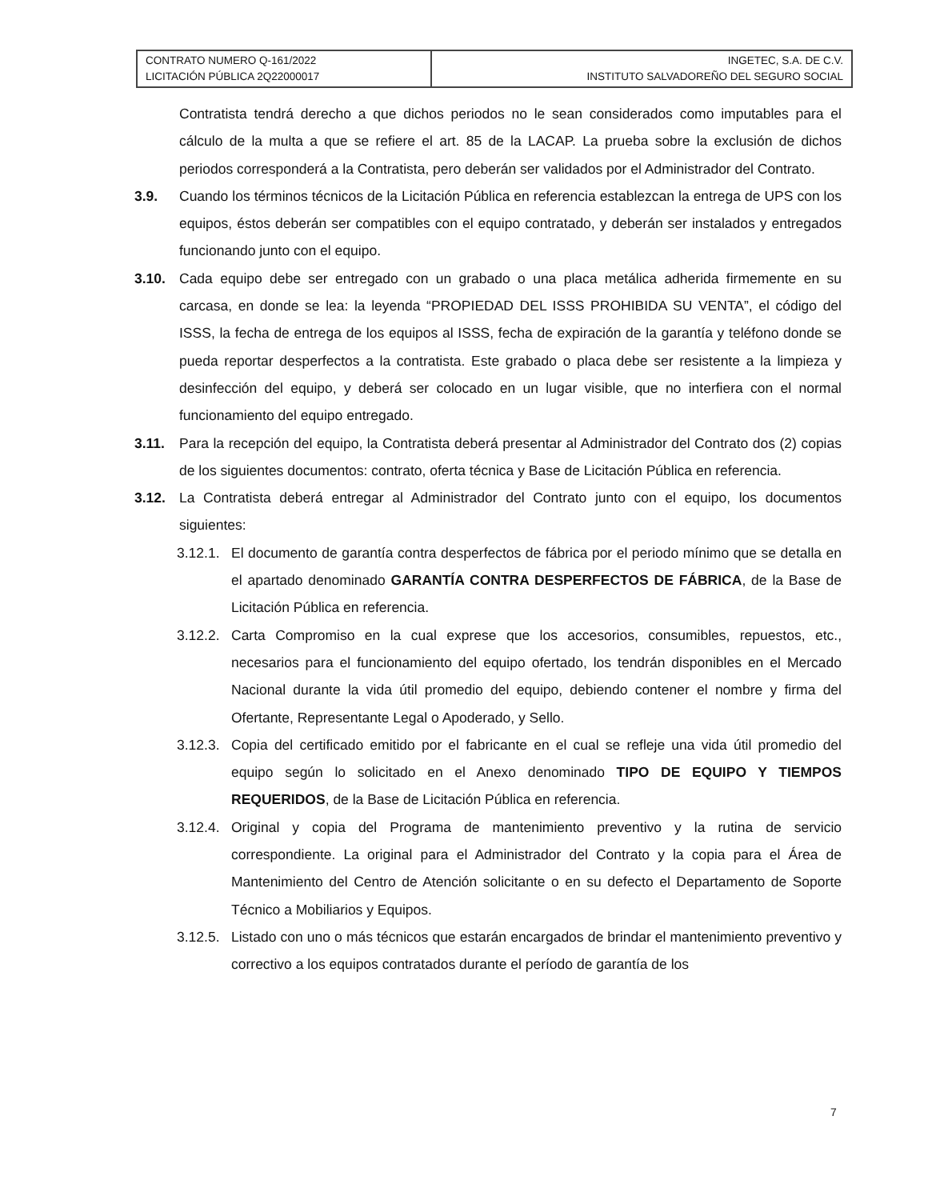| CONTRATO NUMERO Q-161/2022 LICITACIÓN PÚBLICA 2Q22000017 | INGETEC, S.A. DE C.V. INSTITUTO SALVADOREÑO DEL SEGURO SOCIAL |
Contratista tendrá derecho a que dichos periodos no le sean considerados como imputables para el cálculo de la multa a que se refiere el art. 85 de la LACAP. La prueba sobre la exclusión de dichos periodos corresponderá a la Contratista, pero deberán ser validados por el Administrador del Contrato.
3.9. Cuando los términos técnicos de la Licitación Pública en referencia establezcan la entrega de UPS con los equipos, éstos deberán ser compatibles con el equipo contratado, y deberán ser instalados y entregados funcionando junto con el equipo.
3.10. Cada equipo debe ser entregado con un grabado o una placa metálica adherida firmemente en su carcasa, en donde se lea: la leyenda “PROPIEDAD DEL ISSS PROHIBIDA SU VENTA”, el código del ISSS, la fecha de entrega de los equipos al ISSS, fecha de expiración de la garantía y teléfono donde se pueda reportar desperfectos a la contratista. Este grabado o placa debe ser resistente a la limpieza y desinfección del equipo, y deberá ser colocado en un lugar visible, que no interfiera con el normal funcionamiento del equipo entregado.
3.11. Para la recepción del equipo, la Contratista deberá presentar al Administrador del Contrato dos (2) copias de los siguientes documentos: contrato, oferta técnica y Base de Licitación Pública en referencia.
3.12. La Contratista deberá entregar al Administrador del Contrato junto con el equipo, los documentos siguientes:
3.12.1.
El documento de garantía contra desperfectos de fábrica por el periodo mínimo que se detalla en el apartado denominado GARANTÍA CONTRA DESPERFECTOS DE FÁBRICA, de la Base de Licitación Pública en referencia.
3.12.2.
Carta Compromiso en la cual exprese que los accesorios, consumibles, repuestos, etc., necesarios para el funcionamiento del equipo ofertado, los tendrán disponibles en el Mercado Nacional durante la vida útil promedio del equipo, debiendo contener el nombre y firma del Ofertante, Representante Legal o Apoderado, y Sello.
3.12.3.
Copia del certificado emitido por el fabricante en el cual se refleje una vida útil promedio del equipo según lo solicitado en el Anexo denominado TIPO DE EQUIPO Y TIEMPOS REQUERIDOS, de la Base de Licitación Pública en referencia.
3.12.4.
Original y copia del Programa de mantenimiento preventivo y la rutina de servicio correspondiente. La original para el Administrador del Contrato y la copia para el Área de Mantenimiento del Centro de Atención solicitante o en su defecto el Departamento de Soporte Técnico a Mobiliarios y Equipos.
3.12.5.
Listado con uno o más técnicos que estarán encargados de brindar el mantenimiento preventivo y correctivo a los equipos contratados durante el período de garantía de los
7